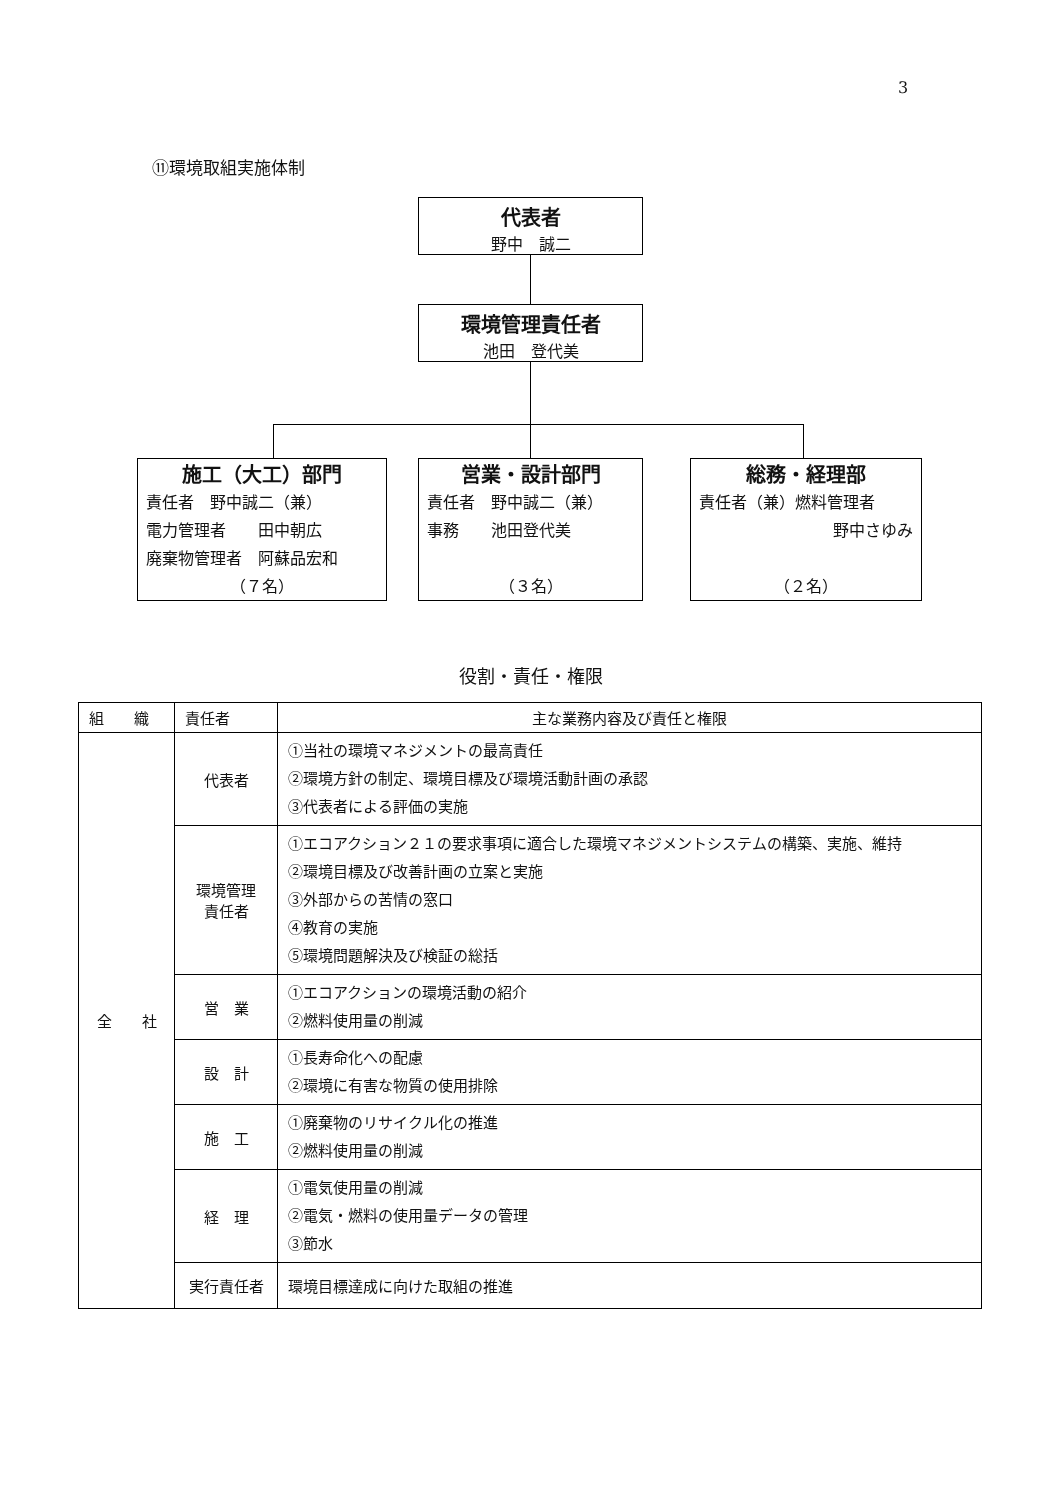3
⑪環境取組実施体制
代表者
野中　誠二
環境管理責任者
池田　登代美
施工（大工）部門
責任者　野中誠二（兼）
電力管理者　　田中朝広
廃棄物管理者　阿蘇品宏和
（７名）
営業・設計部門
責任者　野中誠二（兼）
事務　　池田登代美
（３名）
総務・経理部
責任者（兼）燃料管理者
野中さゆみ
（２名）
役割・責任・権限
| 組 織 | 責任者 | 主な業務内容及び責任と権限 |
| --- | --- | --- |
| 全 社 | 代表者 | ①当社の環境マネジメントの最高責任 ②環境方針の制定、環境目標及び環境活動計画の承認 ③代表者による評価の実施 |
| | 環境管理 責任者 | ①エコアクション２１の要求事項に適合した環境マネジメントシステムの構築、実施、維持 ②環境目標及び改善計画の立案と実施 ③外部からの苦情の窓口 ④教育の実施 ⑤環境問題解決及び検証の総括 |
| | 営 業 | ①エコアクションの環境活動の紹介 ②燃料使用量の削減 |
| | 設 計 | ①長寿命化への配慮 ②環境に有害な物質の使用排除 |
| | 施 工 | ①廃棄物のリサイクル化の推進 ②燃料使用量の削減 |
| | 経 理 | ①電気使用量の削減 ②電気・燃料の使用量データの管理 ③節水 |
| | 実行責任者 | 環境目標達成に向けた取組の推進 |